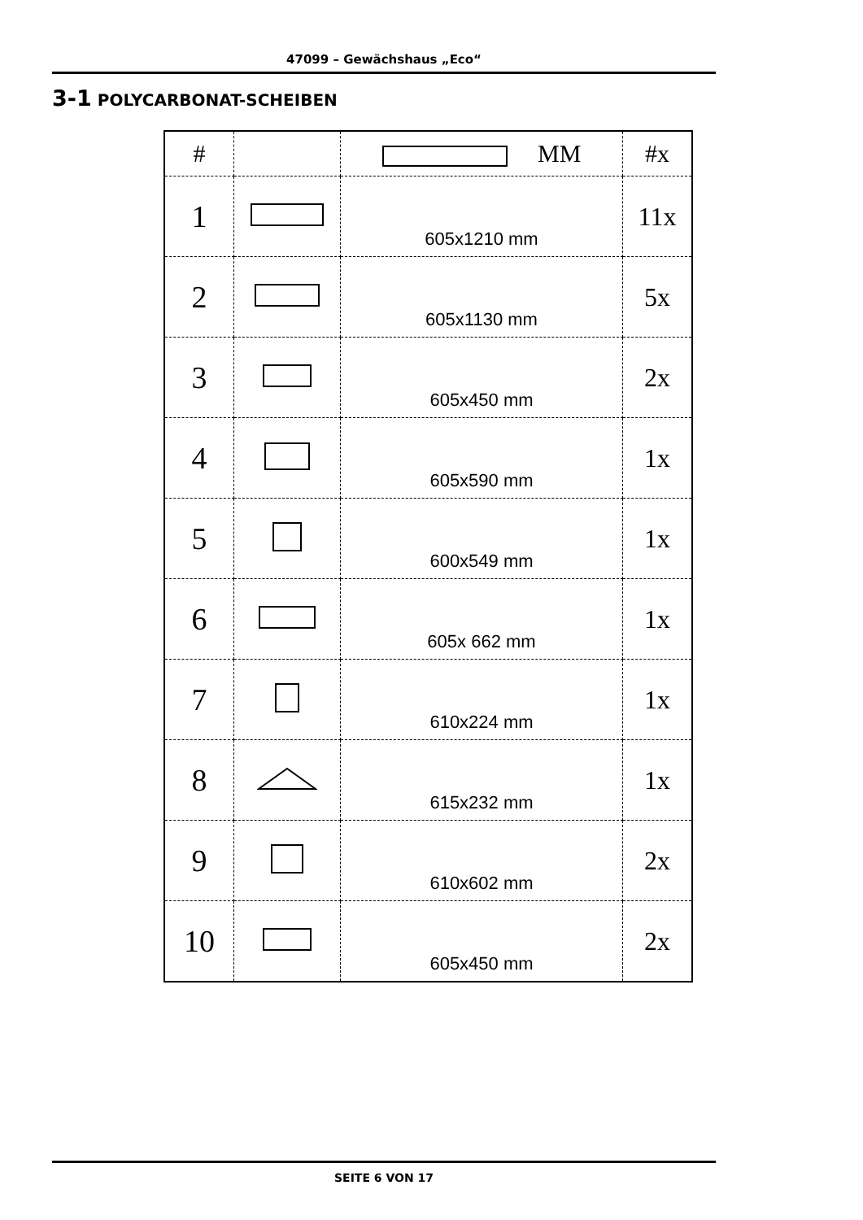47099 – Gewächshaus „Eco“
3-1 POLYCARBONAT-SCHEIBEN
| # | | MM | #x |
| --- | --- | --- | --- |
| 1 | | 605x1210 mm | 11x |
| 2 | | 605x1130 mm | 5x |
| 3 | | 605x450 mm | 2x |
| 4 | | 605x590 mm | 1x |
| 5 | | 600x549 mm | 1x |
| 6 | | 605x 662 mm | 1x |
| 7 | | 610x224 mm | 1x |
| 8 | | 615x232 mm | 1x |
| 9 | | 610x602 mm | 2x |
| 10 | | 605x450 mm | 2x |
SEITE 6 VON 17